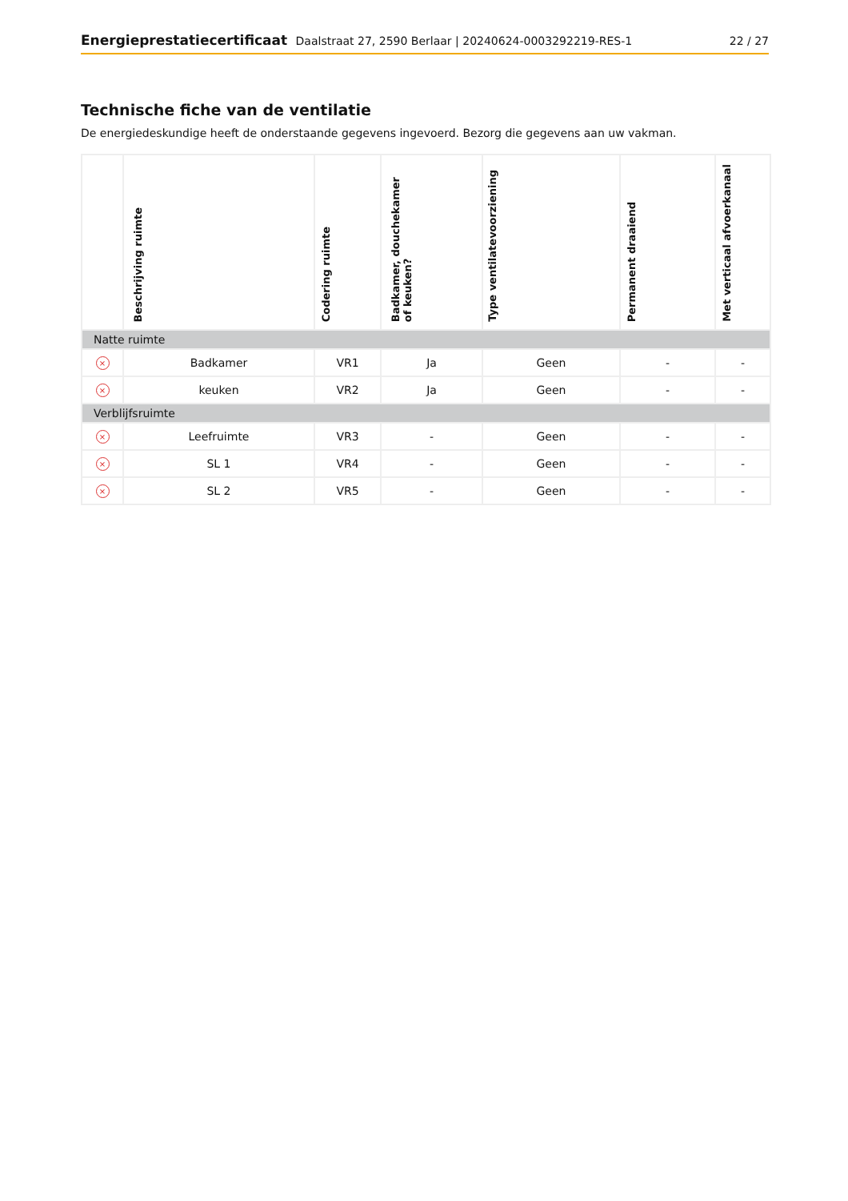Energieprestatiecertificaat Daalstraat 27, 2590 Berlaar | 20240624-0003292219-RES-1
22 / 27
Technische fiche van de ventilatie
De energiedeskundige heeft de onderstaande gegevens ingevoerd. Bezorg die gegevens aan uw vakman.
| | Beschrijving ruimte | Codering ruimte | Badkamer, douchekamer of keuken? | Type ventilatevoorziening | Permanent draaiend | Met verticaal afvoerkanaal |
| --- | --- | --- | --- | --- | --- | --- |
| Natte ruimte | | | | | | |
| × | Badkamer | VR1 | Ja | Geen | - | - |
| × | keuken | VR2 | Ja | Geen | - | - |
| Verblijfsruimte | | | | | | |
| × | Leefruimte | VR3 | - | Geen | - | - |
| × | SL 1 | VR4 | - | Geen | - | - |
| × | SL 2 | VR5 | - | Geen | - | - |